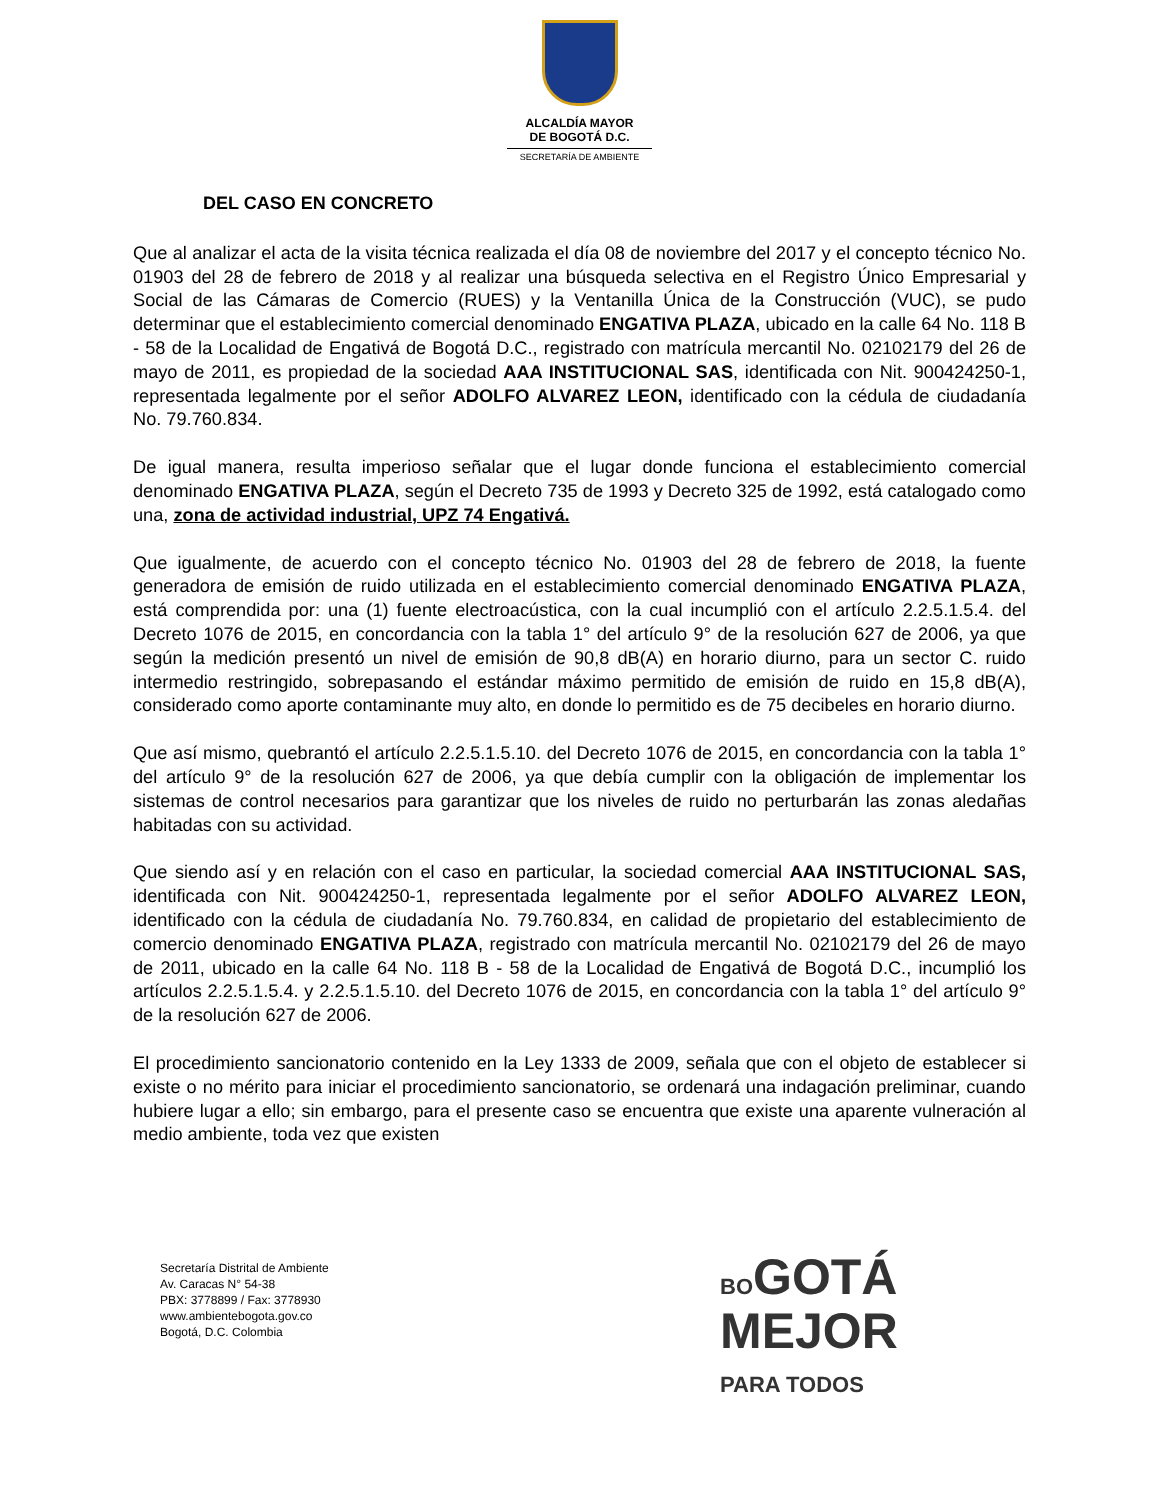ALCALDÍA MAYOR
DE BOGOTÁ D.C.
SECRETARÍA DE AMBIENTE
DEL CASO EN CONCRETO
Que al analizar el acta de la visita técnica realizada el día 08 de noviembre del 2017 y el concepto técnico No. 01903 del 28 de febrero de 2018 y al realizar una búsqueda selectiva en el Registro Único Empresarial y Social de las Cámaras de Comercio (RUES) y la Ventanilla Única de la Construcción (VUC), se pudo determinar que el establecimiento comercial denominado ENGATIVA PLAZA, ubicado en la calle 64 No. 118 B - 58 de la Localidad de Engativá de Bogotá D.C., registrado con matrícula mercantil No. 02102179 del 26 de mayo de 2011, es propiedad de la sociedad AAA INSTITUCIONAL SAS, identificada con Nit. 900424250-1, representada legalmente por el señor ADOLFO ALVAREZ LEON, identificado con la cédula de ciudadanía No. 79.760.834.
De igual manera, resulta imperioso señalar que el lugar donde funciona el establecimiento comercial denominado ENGATIVA PLAZA, según el Decreto 735 de 1993 y Decreto 325 de 1992, está catalogado como una, zona de actividad industrial, UPZ 74 Engativá.
Que igualmente, de acuerdo con el concepto técnico No. 01903 del 28 de febrero de 2018, la fuente generadora de emisión de ruido utilizada en el establecimiento comercial denominado ENGATIVA PLAZA, está comprendida por: una (1) fuente electroacústica, con la cual incumplió con el artículo 2.2.5.1.5.4. del Decreto 1076 de 2015, en concordancia con la tabla 1° del artículo 9° de la resolución 627 de 2006, ya que según la medición presentó un nivel de emisión de 90,8 dB(A) en horario diurno, para un sector C. ruido intermedio restringido, sobrepasando el estándar máximo permitido de emisión de ruido en 15,8 dB(A), considerado como aporte contaminante muy alto, en donde lo permitido es de 75 decibeles en horario diurno.
Que así mismo, quebrantó el artículo 2.2.5.1.5.10. del Decreto 1076 de 2015, en concordancia con la tabla 1° del artículo 9° de la resolución 627 de 2006, ya que debía cumplir con la obligación de implementar los sistemas de control necesarios para garantizar que los niveles de ruido no perturbarán las zonas aledañas habitadas con su actividad.
Que siendo así y en relación con el caso en particular, la sociedad comercial AAA INSTITUCIONAL SAS, identificada con Nit. 900424250-1, representada legalmente por el señor ADOLFO ALVAREZ LEON, identificado con la cédula de ciudadanía No. 79.760.834, en calidad de propietario del establecimiento de comercio denominado ENGATIVA PLAZA, registrado con matrícula mercantil No. 02102179 del 26 de mayo de 2011, ubicado en la calle 64 No. 118 B - 58 de la Localidad de Engativá de Bogotá D.C., incumplió los artículos 2.2.5.1.5.4. y 2.2.5.1.5.10. del Decreto 1076 de 2015, en concordancia con la tabla 1° del artículo 9° de la resolución 627 de 2006.
El procedimiento sancionatorio contenido en la Ley 1333 de 2009, señala que con el objeto de establecer si existe o no mérito para iniciar el procedimiento sancionatorio, se ordenará una indagación preliminar, cuando hubiere lugar a ello; sin embargo, para el presente caso se encuentra que existe una aparente vulneración al medio ambiente, toda vez que existen
Secretaría Distrital de Ambiente
Av. Caracas N° 54-38
PBX: 3778899 / Fax: 3778930
www.ambientebogota.gov.co
Bogotá, D.C. Colombia
BOGOTÁ
MEJOR
PARA TODOS